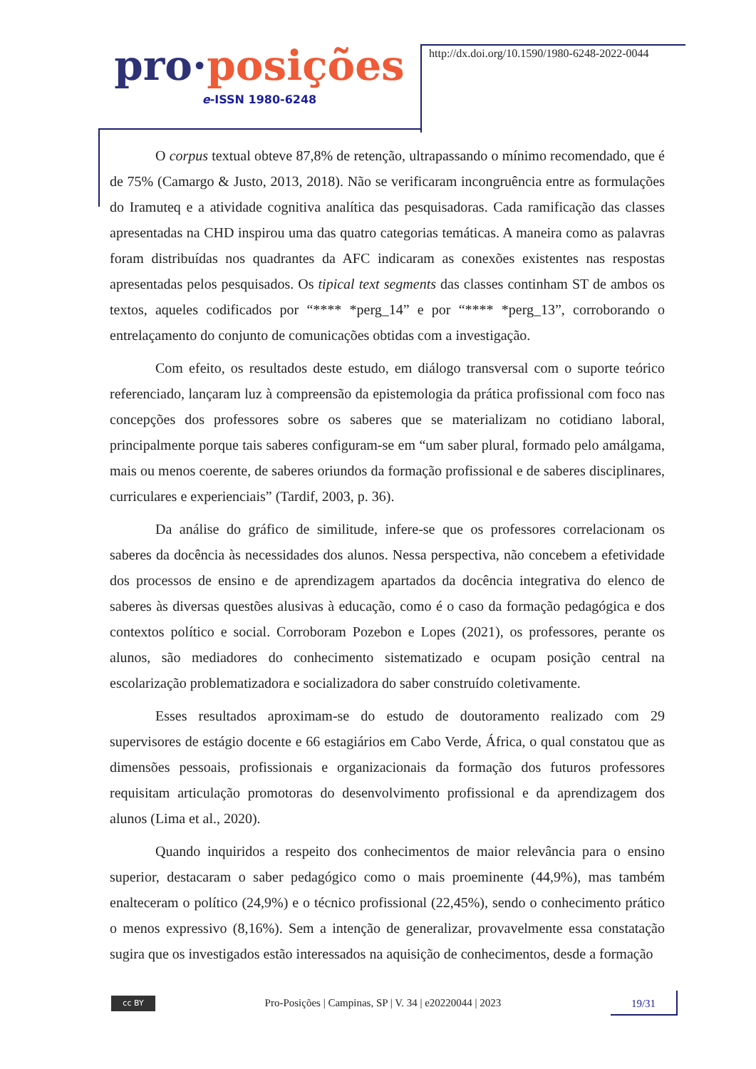pro·posições
e-ISSN 1980-6248
http://dx.doi.org/10.1590/1980-6248-2022-0044
O corpus textual obteve 87,8% de retenção, ultrapassando o mínimo recomendado, que é de 75% (Camargo & Justo, 2013, 2018). Não se verificaram incongruência entre as formulações do Iramuteq e a atividade cognitiva analítica das pesquisadoras. Cada ramificação das classes apresentadas na CHD inspirou uma das quatro categorias temáticas. A maneira como as palavras foram distribuídas nos quadrantes da AFC indicaram as conexões existentes nas respostas apresentadas pelos pesquisados. Os tipical text segments das classes continham ST de ambos os textos, aqueles codificados por “**** *perg_14” e por “**** *perg_13”, corroborando o entrelaçamento do conjunto de comunicações obtidas com a investigação.
Com efeito, os resultados deste estudo, em diálogo transversal com o suporte teórico referenciado, lançaram luz à compreensão da epistemologia da prática profissional com foco nas concepções dos professores sobre os saberes que se materializam no cotidiano laboral, principalmente porque tais saberes configuram-se em “um saber plural, formado pelo amálgama, mais ou menos coerente, de saberes oriundos da formação profissional e de saberes disciplinares, curriculares e experienciais” (Tardif, 2003, p. 36).
Da análise do gráfico de similitude, infere-se que os professores correlacionam os saberes da docência às necessidades dos alunos. Nessa perspectiva, não concebem a efetividade dos processos de ensino e de aprendizagem apartados da docência integrativa do elenco de saberes às diversas questões alusivas à educação, como é o caso da formação pedagógica e dos contextos político e social. Corroboram Pozebon e Lopes (2021), os professores, perante os alunos, são mediadores do conhecimento sistematizado e ocupam posição central na escolarização problematizadora e socializadora do saber construído coletivamente.
Esses resultados aproximam-se do estudo de doutoramento realizado com 29 supervisores de estágio docente e 66 estagiários em Cabo Verde, África, o qual constatou que as dimensões pessoais, profissionais e organizacionais da formação dos futuros professores requisitam articulação promotoras do desenvolvimento profissional e da aprendizagem dos alunos (Lima et al., 2020).
Quando inquiridos a respeito dos conhecimentos de maior relevância para o ensino superior, destacaram o saber pedagógico como o mais proeminente (44,9%), mas também enalteceram o político (24,9%) e o técnico profissional (22,45%), sendo o conhecimento prático o menos expressivo (8,16%). Sem a intenção de generalizar, provavelmente essa constatação sugira que os investigados estão interessados na aquisição de conhecimentos, desde a formação
cc BY
Pro-Posições | Campinas, SP | V. 34 | e20220044 | 2023
19/31